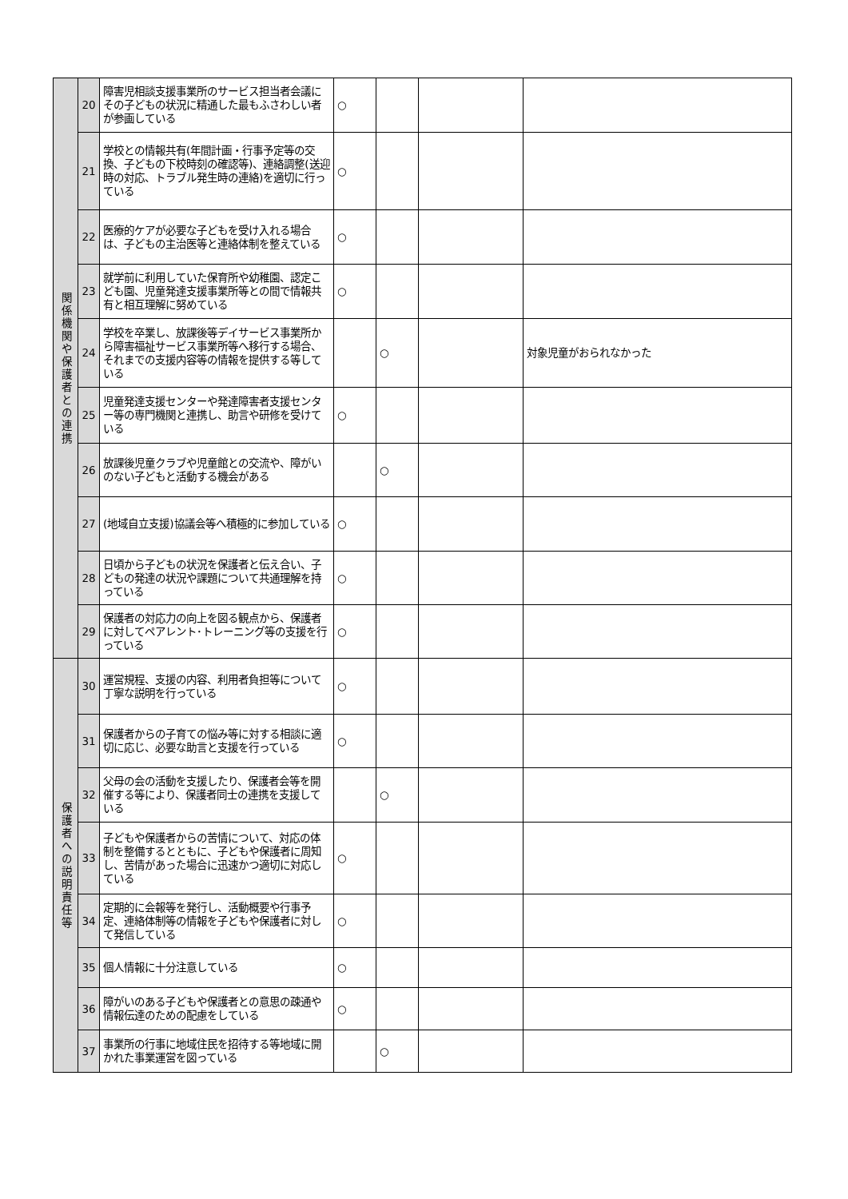| 関係機関や保護者との連携 | 20 | 障害児相談支援事業所のサービス担当者会議にその子どもの状況に精通した最もふさわしい者が参画している | ○ | | | |
| | 21 | 学校との情報共有(年間計画・行事予定等の交換、子どもの下校時刻の確認等)、連絡調整(送迎時の対応、トラブル発生時の連絡)を適切に行っている | ○ | | | |
| | 22 | 医療的ケアが必要な子どもを受け入れる場合は、子どもの主治医等と連絡体制を整えている | ○ | | | |
| | 23 | 就学前に利用していた保育所や幼稚園、認定こども園、児童発達支援事業所等との間で情報共有と相互理解に努めている | ○ | | | |
| | 24 | 学校を卒業し、放課後等デイサービス事業所から障害福祉サービス事業所等へ移行する場合、それまでの支援内容等の情報を提供する等している | | ○ | | 対象児童がおられなかった |
| | 25 | 児童発達支援センターや発達障害者支援センター等の専門機関と連携し、助言や研修を受けている | ○ | | | |
| | 26 | 放課後児童クラブや児童館との交流や、障がいのない子どもと活動する機会がある | | ○ | | |
| | 27 | (地域自立支援)協議会等へ積極的に参加している | ○ | | | |
| | 28 | 日頃から子どもの状況を保護者と伝え合い、子どもの発達の状況や課題について共通理解を持っている | ○ | | | |
| | 29 | 保護者の対応力の向上を図る観点から、保護者に対してペアレント･トレーニング等の支援を行っている | ○ | | | |
| 保護者への説明責任等 | 30 | 運営規程、支援の内容、利用者負担等について丁寧な説明を行っている | ○ | | | |
| | 31 | 保護者からの子育ての悩み等に対する相談に適切に応じ、必要な助言と支援を行っている | ○ | | | |
| | 32 | 父母の会の活動を支援したり、保護者会等を開催する等により、保護者同士の連携を支援している | | ○ | | |
| | 33 | 子どもや保護者からの苦情について、対応の体制を整備するとともに、子どもや保護者に周知し、苦情があった場合に迅速かつ適切に対応している | ○ | | | |
| | 34 | 定期的に会報等を発行し、活動概要や行事予定、連絡体制等の情報を子どもや保護者に対して発信している | ○ | | | |
| | 35 | 個人情報に十分注意している | ○ | | | |
| | 36 | 障がいのある子どもや保護者との意思の疎通や情報伝達のための配慮をしている | ○ | | | |
| | 37 | 事業所の行事に地域住民を招待する等地域に開かれた事業運営を図っている | | ○ | | |